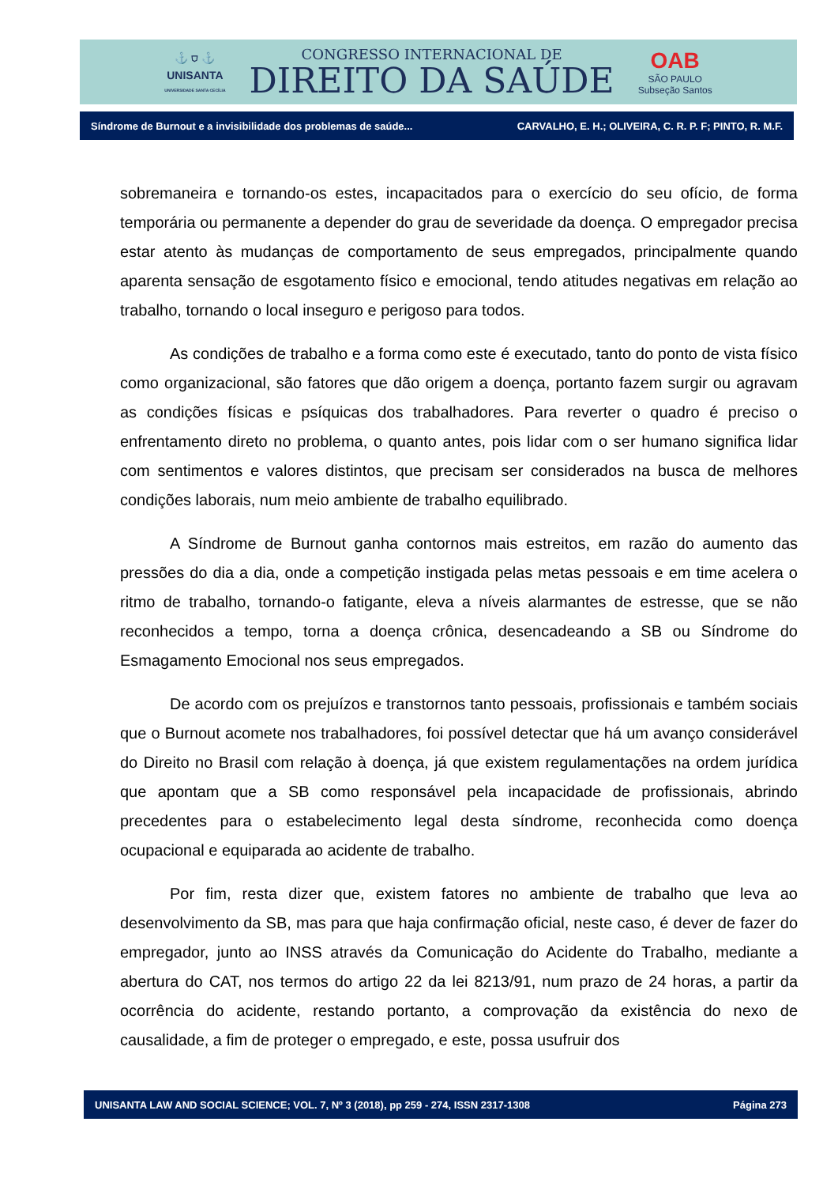⚓ ⛉ ⚓
UNISANTA
UNIVERSIDADE SANTA CECÍLIA
CONGRESSO INTERNACIONAL DE
DIREITO DA SAÚDE
OAB
SÃO PAULO
Subseção Santos
Síndrome de Burnout e a invisibilidade dos problemas de saúde... CARVALHO, E. H.; OLIVEIRA, C. R. P. F; PINTO, R. M.F.
sobremaneira e tornando-os estes, incapacitados para o exercício do seu ofício, de forma temporária ou permanente a depender do grau de severidade da doença. O empregador precisa estar atento às mudanças de comportamento de seus empregados, principalmente quando aparenta sensação de esgotamento físico e emocional, tendo atitudes negativas em relação ao trabalho, tornando o local inseguro e perigoso para todos.
As condições de trabalho e a forma como este é executado, tanto do ponto de vista físico como organizacional, são fatores que dão origem a doença, portanto fazem surgir ou agravam as condições físicas e psíquicas dos trabalhadores. Para reverter o quadro é preciso o enfrentamento direto no problema, o quanto antes, pois lidar com o ser humano significa lidar com sentimentos e valores distintos, que precisam ser considerados na busca de melhores condições laborais, num meio ambiente de trabalho equilibrado.
A Síndrome de Burnout ganha contornos mais estreitos, em razão do aumento das pressões do dia a dia, onde a competição instigada pelas metas pessoais e em time acelera o ritmo de trabalho, tornando-o fatigante, eleva a níveis alarmantes de estresse, que se não reconhecidos a tempo, torna a doença crônica, desencadeando a SB ou Síndrome do Esmagamento Emocional nos seus empregados.
De acordo com os prejuízos e transtornos tanto pessoais, profissionais e também sociais que o Burnout acomete nos trabalhadores, foi possível detectar que há um avanço considerável do Direito no Brasil com relação à doença, já que existem regulamentações na ordem jurídica que apontam que a SB como responsável pela incapacidade de profissionais, abrindo precedentes para o estabelecimento legal desta síndrome, reconhecida como doença ocupacional e equiparada ao acidente de trabalho.
Por fim, resta dizer que, existem fatores no ambiente de trabalho que leva ao desenvolvimento da SB, mas para que haja confirmação oficial, neste caso, é dever de fazer do empregador, junto ao INSS através da Comunicação do Acidente do Trabalho, mediante a abertura do CAT, nos termos do artigo 22 da lei 8213/91, num prazo de 24 horas, a partir da ocorrência do acidente, restando portanto, a comprovação da existência do nexo de causalidade, a fim de proteger o empregado, e este, possa usufruir dos
UNISANTA LAW AND SOCIAL SCIENCE; VOL. 7, Nº 3 (2018), pp 259 - 274, ISSN 2317-1308 Página 273